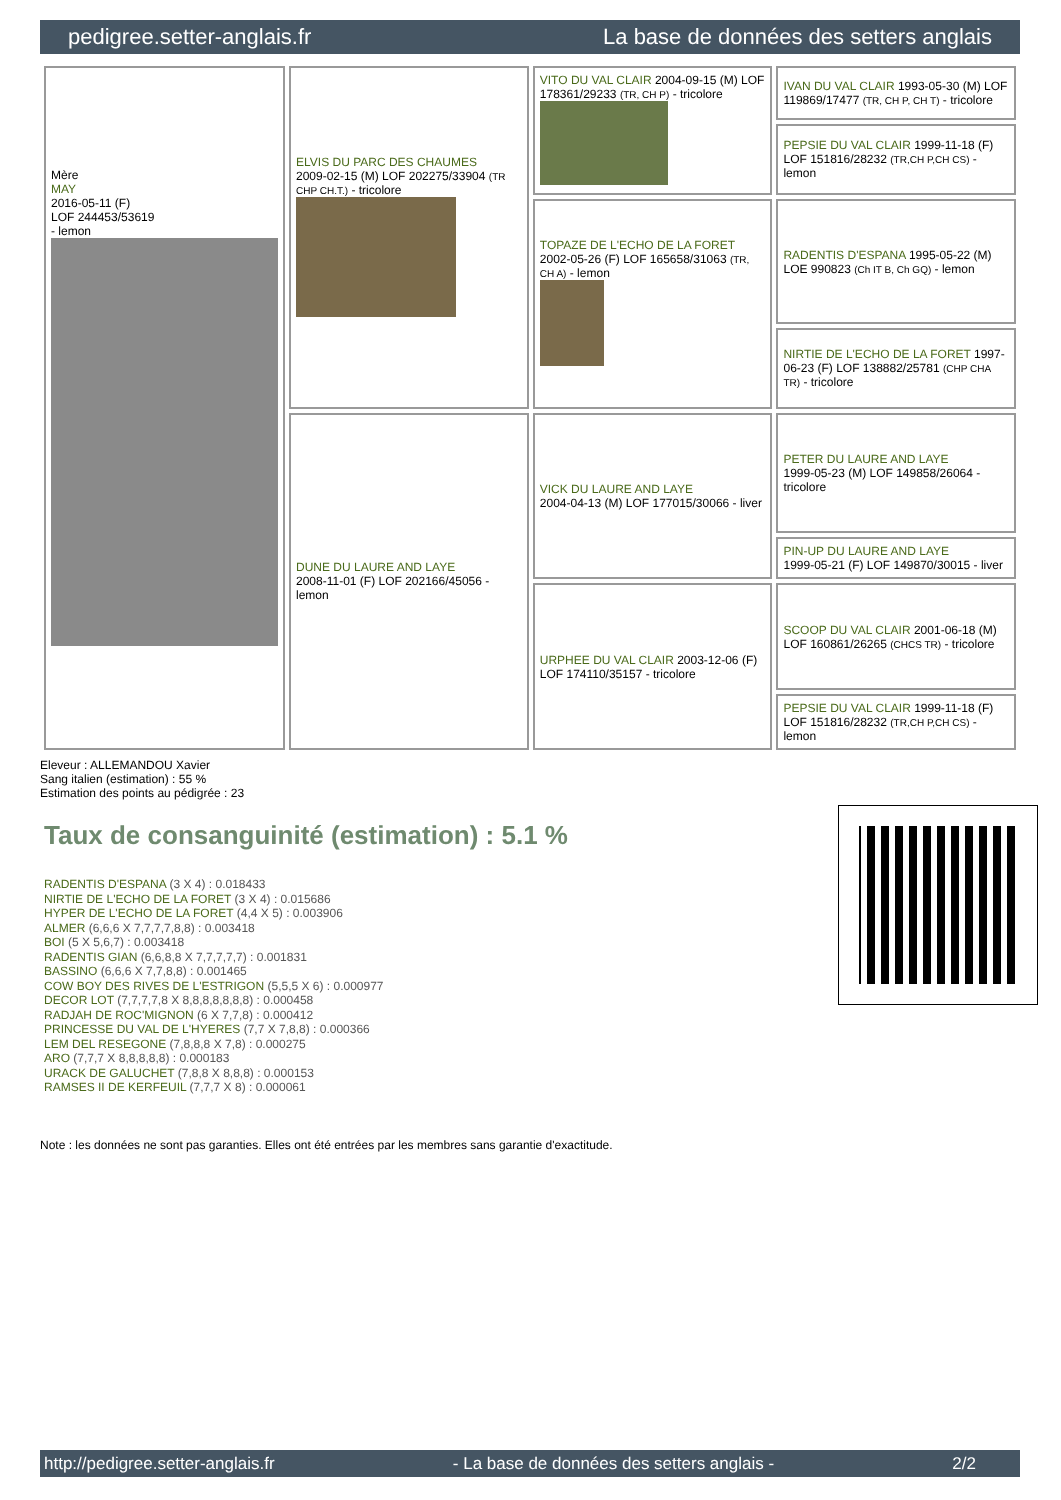pedigree.setter-anglais.fr La base de données des setters anglais
| Mère MAY 2016-05-11 (F) LOF 244453/53619 - lemon | ELVIS DU PARC DES CHAUMES 2009-02-15 (M) LOF 202275/33904 (TR CHP CH.T.) - tricolore | VITO DU VAL CLAIR 2004-09-15 (M) LOF 178361/29233 (TR, CH P) - tricolore | IVAN DU VAL CLAIR 1993-05-30 (M) LOF 119869/17477 (TR, CH P, CH T) - tricolore |
| | | | PEPSIE DU VAL CLAIR 1999-11-18 (F) LOF 151816/28232 (TR,CH P,CH CS) - lemon |
| | | TOPAZE DE L'ECHO DE LA FORET 2002-05-26 (F) LOF 165658/31063 (TR, CH A) - lemon | RADENTIS D'ESPANA 1995-05-22 (M) LOE 990823 (Ch IT B, Ch GQ) - lemon |
| | | | NIRTIE DE L'ECHO DE LA FORET 1997-06-23 (F) LOF 138882/25781 (CHP CHA TR) - tricolore |
| | DUNE DU LAURE AND LAYE 2008-11-01 (F) LOF 202166/45056 - lemon | VICK DU LAURE AND LAYE 2004-04-13 (M) LOF 177015/30066 - liver | PETER DU LAURE AND LAYE 1999-05-23 (M) LOF 149858/26064 - tricolore |
| | | | PIN-UP DU LAURE AND LAYE 1999-05-21 (F) LOF 149870/30015 - liver |
| | | URPHEE DU VAL CLAIR 2003-12-06 (F) LOF 174110/35157 - tricolore | SCOOP DU VAL CLAIR 2001-06-18 (M) LOF 160861/26265 (CHCS TR) - tricolore |
| | | | PEPSIE DU VAL CLAIR 1999-11-18 (F) LOF 151816/28232 (TR,CH P,CH CS) - lemon |
Eleveur : ALLEMANDOU Xavier
Sang italien (estimation) : 55 %
Estimation des points au pédigrée : 23
Taux de consanguinité (estimation) : 5.1 %
RADENTIS D'ESPANA (3 X 4) : 0.018433
NIRTIE DE L'ECHO DE LA FORET (3 X 4) : 0.015686
HYPER DE L'ECHO DE LA FORET (4,4 X 5) : 0.003906
ALMER (6,6,6 X 7,7,7,7,8,8) : 0.003418
BOI (5 X 5,6,7) : 0.003418
RADENTIS GIAN (6,6,8,8 X 7,7,7,7,7) : 0.001831
BASSINO (6,6,6 X 7,7,8,8) : 0.001465
COW BOY DES RIVES DE L'ESTRIGON (5,5,5 X 6) : 0.000977
DECOR LOT (7,7,7,7,8 X 8,8,8,8,8,8,8) : 0.000458
RADJAH DE ROC'MIGNON (6 X 7,7,8) : 0.000412
PRINCESSE DU VAL DE L'HYERES (7,7 X 7,8,8) : 0.000366
LEM DEL RESEGONE (7,8,8,8 X 7,8) : 0.000275
ARO (7,7,7 X 8,8,8,8,8) : 0.000183
URACK DE GALUCHET (7,8,8 X 8,8,8) : 0.000153
RAMSES II DE KERFEUIL (7,7,7 X 8) : 0.000061
Note : les données ne sont pas garanties. Elles ont été entrées par les membres sans garantie d'exactitude.
http://pedigree.setter-anglais.fr - La base de données des setters anglais - 2/2